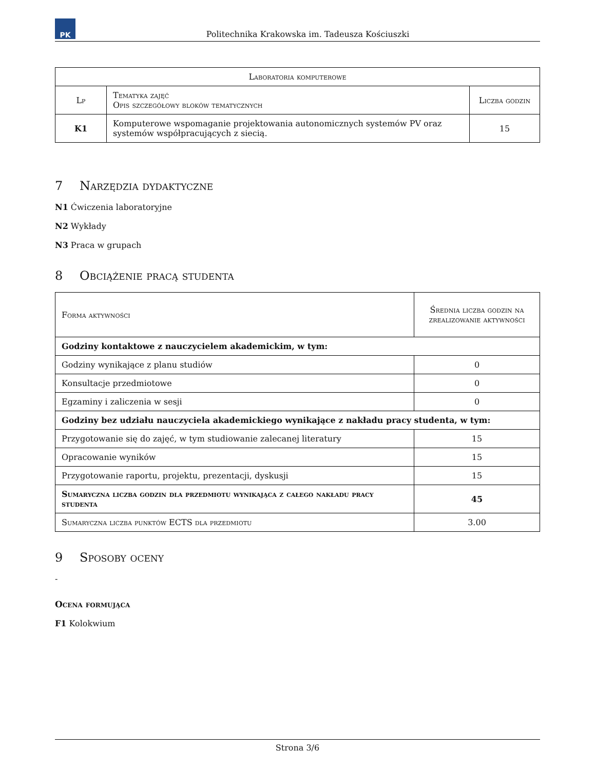PK
Politechnika Krakowska im. Tadeusza Kościuszki
| Laboratoria komputerowe | | |
| --- | --- | --- |
| Lp | Tematyka zajęć Opis szczegółowy bloków tematycznych | Liczba godzin |
| K1 | Komputerowe wspomaganie projektowania autonomicznych systemów PV oraz systemów współpracujących z siecią. | 15 |
7 Narzędzia dydaktyczne
N1 Ćwiczenia laboratoryjne
N2 Wykłady
N3 Praca w grupach
8 Obciążenie pracą studenta
| Forma aktywności | Średnia liczba godzin na zrealizowanie aktywności |
| --- | --- |
| Godziny kontaktowe z nauczycielem akademickim, w tym: | |
| Godziny wynikające z planu studiów | 0 |
| Konsultacje przedmiotowe | 0 |
| Egzaminy i zaliczenia w sesji | 0 |
| Godziny bez udziału nauczyciela akademickiego wynikające z nakładu pracy studenta, w tym: | |
| Przygotowanie się do zajęć, w tym studiowanie zalecanej literatury | 15 |
| Opracowanie wyników | 15 |
| Przygotowanie raportu, projektu, prezentacji, dyskusji | 15 |
| Sumaryczna liczba godzin dla przedmiotu wynikająca z całego nakładu pracy studenta | 45 |
| Sumaryczna liczba punktów ECTS dla przedmiotu | 3.00 |
9 Sposoby oceny
-
Ocena formująca
F1 Kolokwium
Strona 3/6